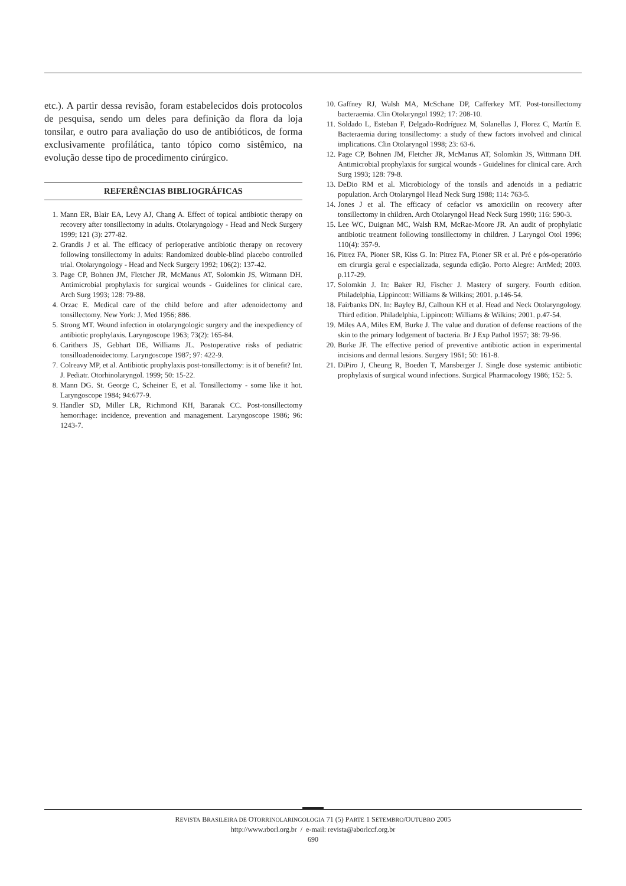etc.). A partir dessa revisão, foram estabelecidos dois protocolos de pesquisa, sendo um deles para definição da flora da loja tonsilar, e outro para avaliação do uso de antibióticos, de forma exclusivamente profilática, tanto tópico como sistêmico, na evolução desse tipo de procedimento cirúrgico.
REFERÊNCIAS BIBLIOGRÁFICAS
1. Mann ER, Blair EA, Levy AJ, Chang A. Effect of topical antibiotic therapy on recovery after tonsillectomy in adults. Otolaryngology - Head and Neck Surgery 1999; 121 (3): 277-82.
2. Grandis J et al. The efficacy of perioperative antibiotic therapy on recovery following tonsillectomy in adults: Randomized double-blind placebo controlled trial. Otolaryngology - Head and Neck Surgery 1992; 106(2): 137-42.
3. Page CP, Bohnen JM, Fletcher JR, McManus AT, Solomkin JS, Witmann DH. Antimicrobial prophylaxis for surgical wounds - Guidelines for clinical care. Arch Surg 1993; 128: 79-88.
4. Orzac E. Medical care of the child before and after adenoidectomy and tonsillectomy. New York: J. Med 1956; 886.
5. Strong MT. Wound infection in otolaryngologic surgery and the inexpediency of antibiotic prophylaxis. Laryngoscope 1963; 73(2): 165-84.
6. Carithers JS, Gebhart DE, Williams JL. Postoperative risks of pediatric tonsilloadenoidectomy. Laryngoscope 1987; 97: 422-9.
7. Colreavy MP, et al. Antibiotic prophylaxis post-tonsillectomy: is it of benefit? Int. J. Pediatr. Otorhinolaryngol. 1999; 50: 15-22.
8. Mann DG. St. George C, Scheiner E, et al. Tonsillectomy - some like it hot. Laryngoscope 1984; 94:677-9.
9. Handler SD, Miller LR, Richmond KH, Baranak CC. Post-tonsillectomy hemorrhage: incidence, prevention and management. Laryngoscope 1986; 96: 1243-7.
10. Gaffney RJ, Walsh MA, McSchane DP, Cafferkey MT. Post-tonsillectomy bacteraemia. Clin Otolaryngol 1992; 17: 208-10.
11. Soldado L, Esteban F, Delgado-Rodríguez M, Solanellas J, Florez C, Martín E. Bacteraemia during tonsillectomy: a study of thew factors involved and clinical implications. Clin Otolaryngol 1998; 23: 63-6.
12. Page CP, Bohnen JM, Fletcher JR, McManus AT, Solomkin JS, Wittmann DH. Antimicrobial prophylaxis for surgical wounds - Guidelines for clinical care. Arch Surg 1993; 128: 79-8.
13. DeDio RM et al. Microbiology of the tonsils and adenoids in a pediatric population. Arch Otolaryngol Head Neck Surg 1988; 114: 763-5.
14. Jones J et al. The efficacy of cefaclor vs amoxicilin on recovery after tonsillectomy in children. Arch Otolaryngol Head Neck Surg 1990; 116: 590-3.
15. Lee WC, Duignan MC, Walsh RM, McRae-Moore JR. An audit of prophylatic antibiotic treatment following tonsillectomy in children. J Laryngol Otol 1996; 110(4): 357-9.
16. Pitrez FA, Pioner SR, Kiss G. In: Pitrez FA, Pioner SR et al. Pré e pós-operatório em cirurgia geral e especializada, segunda edição. Porto Alegre: ArtMed; 2003. p.117-29.
17. Solomkin J. In: Baker RJ, Fischer J. Mastery of surgery. Fourth edition. Philadelphia, Lippincott: Williams & Wilkins; 2001. p.146-54.
18. Fairbanks DN. In: Bayley BJ, Calhoun KH et al. Head and Neck Otolaryngology. Third edition. Philadelphia, Lippincott: Williams & Wilkins; 2001. p.47-54.
19. Miles AA, Miles EM, Burke J. The value and duration of defense reactions of the skin to the primary lodgement of bacteria. Br J Exp Pathol 1957; 38: 79-96.
20. Burke JF. The effective period of preventive antibiotic action in experimental incisions and dermal lesions. Surgery 1961; 50: 161-8.
21. DiPiro J, Cheung R, Boeden T, Mansberger J. Single dose systemic antibiotic prophylaxis of surgical wound infections. Surgical Pharmacology 1986; 152: 5.
REVISTA BRASILEIRA DE OTORRINOLARINGOLOGIA 71 (5) PARTE 1 SETEMBRO/OUTUBRO 2005
http://www.rborl.org.br / e-mail: revista@aborlccf.org.br
690